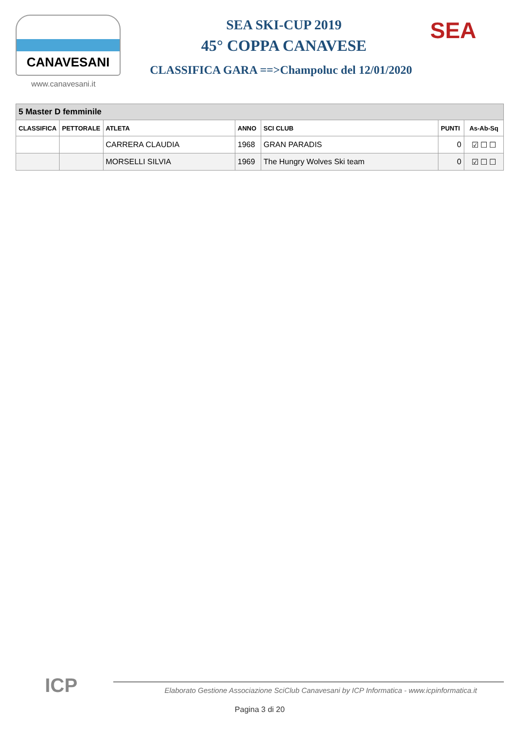CANAVESANI
www.canavesani.it
SEA SKI-CUP 2019
45° COPPA CANAVESE
CLASSIFICA GARA ==>Champoluc del 12/01/2020
SEA
| 5 Master D femminile | | | | | | |
| --- | --- | --- | --- | --- | --- | --- |
| CLASSIFICA | PETTORALE | ATLETA | ANNO | SCI CLUB | PUNTI | As-Ab-Sq |
| | | CARRERA CLAUDIA | 1968 | GRAN PARADIS | 0 | ☑ ☐ ☐ |
| | | MORSELLI SILVIA | 1969 | The Hungry Wolves Ski team | 0 | ☑ ☐ ☐ |
ICP
Elaborato Gestione Associazione SciClub Canavesani by ICP Informatica - www.icpinformatica.it
Pagina 3 di 20